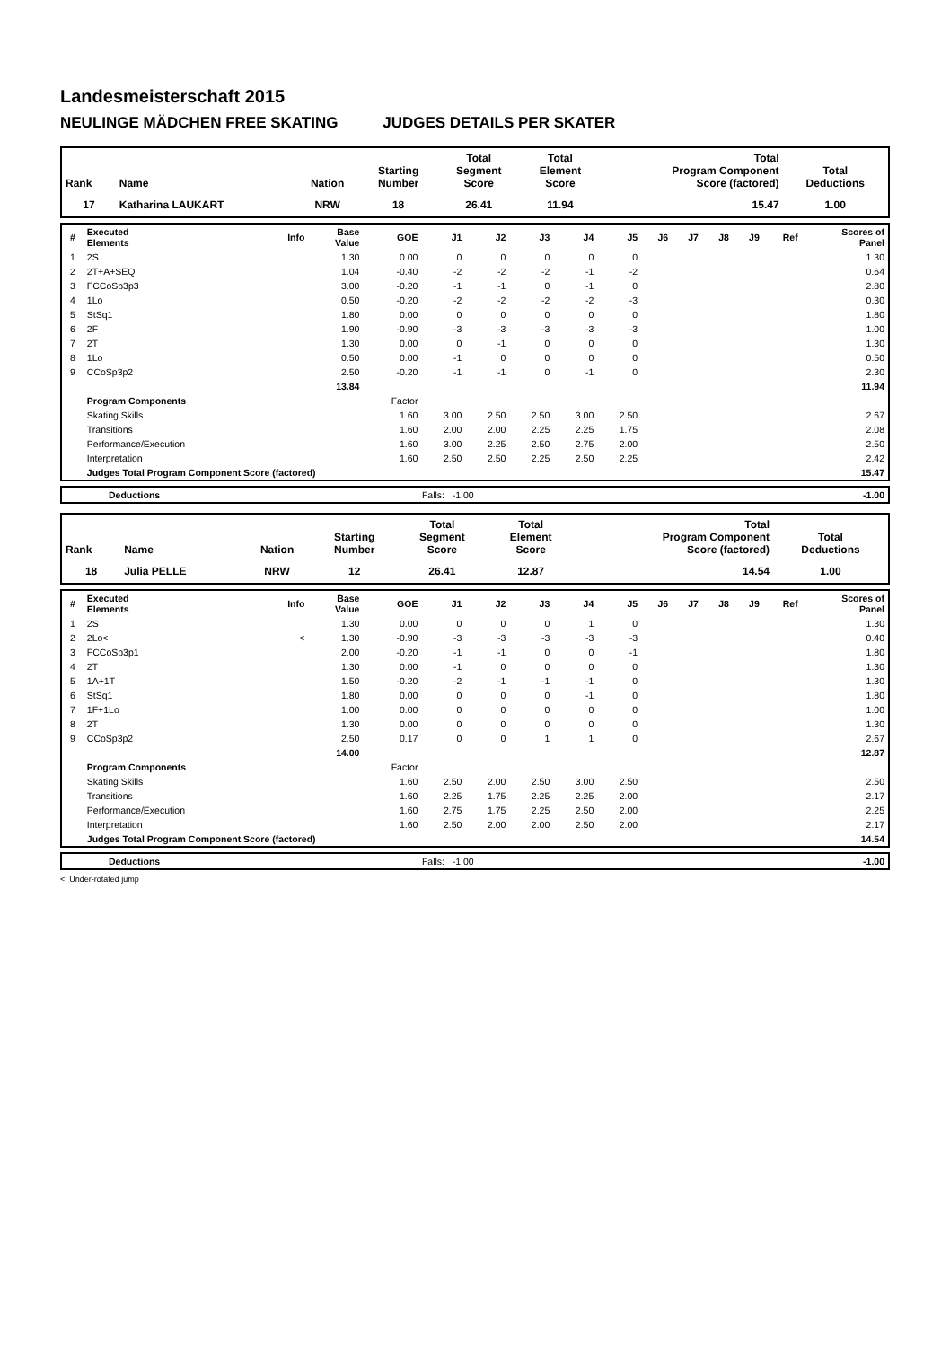Landesmeisterschaft 2015
NEULINGE MÄDCHEN FREE SKATING JUDGES DETAILS PER SKATER
| Rank | Name | Nation | Starting Number | Total Segment Score | Total Element Score | Total Program Component Score (factored) | Total Deductions |
| --- | --- | --- | --- | --- | --- | --- | --- |
| 17 | Katharina LAUKART | NRW | 18 | 26.41 | 11.94 | 15.47 | 1.00 |
| # | Executed Elements | Info | Base Value | GOE | J1 | J2 | J3 | J4 | J5 | J6 | J7 | J8 | J9 | Ref | Scores of Panel |
| --- | --- | --- | --- | --- | --- | --- | --- | --- | --- | --- | --- | --- | --- | --- | --- |
| 1 | 2S | | 1.30 | 0.00 | 0 | 0 | 0 | 0 | 0 | | | | | | 1.30 |
| 2 | 2T+A+SEQ | | 1.04 | -0.40 | -2 | -2 | -2 | -1 | -2 | | | | | | 0.64 |
| 3 | FCCoSp3p3 | | 3.00 | -0.20 | -1 | -1 | 0 | -1 | 0 | | | | | | 2.80 |
| 4 | 1Lo | | 0.50 | -0.20 | -2 | -2 | -2 | -2 | -3 | | | | | | 0.30 |
| 5 | StSq1 | | 1.80 | 0.00 | 0 | 0 | 0 | 0 | 0 | | | | | | 1.80 |
| 6 | 2F | | 1.90 | -0.90 | -3 | -3 | -3 | -3 | -3 | | | | | | 1.00 |
| 7 | 2T | | 1.30 | 0.00 | 0 | -1 | 0 | 0 | 0 | | | | | | 1.30 |
| 8 | 1Lo | | 0.50 | 0.00 | -1 | 0 | 0 | 0 | 0 | | | | | | 0.50 |
| 9 | CCoSp3p2 | | 2.50 | -0.20 | -1 | -1 | 0 | -1 | 0 | | | | | | 2.30 |
| | | | 13.84 | | | | | | | | | | | | 11.94 |
| | Program Components | | | Factor | | | | | | | | | | | |
| | Skating Skills | | | 1.60 | 3.00 | 2.50 | 2.50 | 3.00 | 2.50 | | | | | | 2.67 |
| | Transitions | | | 1.60 | 2.00 | 2.00 | 2.25 | 2.25 | 1.75 | | | | | | 2.08 |
| | Performance/Execution | | | 1.60 | 3.00 | 2.25 | 2.50 | 2.75 | 2.00 | | | | | | 2.50 |
| | Interpretation | | | 1.60 | 2.50 | 2.50 | 2.25 | 2.50 | 2.25 | | | | | | 2.42 |
| | Judges Total Program Component Score (factored) | | | | | | | | | | | | | | 15.47 |
| | Deductions | Falls: -1.00 | -1.00 |
| Rank | Name | Nation | Starting Number | Total Segment Score | Total Element Score | Total Program Component Score (factored) | Total Deductions |
| --- | --- | --- | --- | --- | --- | --- | --- |
| 18 | Julia PELLE | NRW | 12 | 26.41 | 12.87 | 14.54 | 1.00 |
| # | Executed Elements | Info | Base Value | GOE | J1 | J2 | J3 | J4 | J5 | J6 | J7 | J8 | J9 | Ref | Scores of Panel |
| --- | --- | --- | --- | --- | --- | --- | --- | --- | --- | --- | --- | --- | --- | --- | --- |
| 1 | 2S | | 1.30 | 0.00 | 0 | 0 | 0 | 1 | 0 | | | | | | 1.30 |
| 2 | 2Lo< | < | 1.30 | -0.90 | -3 | -3 | -3 | -3 | -3 | | | | | | 0.40 |
| 3 | FCCoSp3p1 | | 2.00 | -0.20 | -1 | -1 | 0 | 0 | -1 | | | | | | 1.80 |
| 4 | 2T | | 1.30 | 0.00 | -1 | 0 | 0 | 0 | 0 | | | | | | 1.30 |
| 5 | 1A+1T | | 1.50 | -0.20 | -2 | -1 | -1 | -1 | 0 | | | | | | 1.30 |
| 6 | StSq1 | | 1.80 | 0.00 | 0 | 0 | 0 | -1 | 0 | | | | | | 1.80 |
| 7 | 1F+1Lo | | 1.00 | 0.00 | 0 | 0 | 0 | 0 | 0 | | | | | | 1.00 |
| 8 | 2T | | 1.30 | 0.00 | 0 | 0 | 0 | 0 | 0 | | | | | | 1.30 |
| 9 | CCoSp3p2 | | 2.50 | 0.17 | 0 | 0 | 1 | 1 | 0 | | | | | | 2.67 |
| | | | 14.00 | | | | | | | | | | | | 12.87 |
| | Program Components | | | Factor | | | | | | | | | | | |
| | Skating Skills | | | 1.60 | 2.50 | 2.00 | 2.50 | 3.00 | 2.50 | | | | | | 2.50 |
| | Transitions | | | 1.60 | 2.25 | 1.75 | 2.25 | 2.25 | 2.00 | | | | | | 2.17 |
| | Performance/Execution | | | 1.60 | 2.75 | 1.75 | 2.25 | 2.50 | 2.00 | | | | | | 2.25 |
| | Interpretation | | | 1.60 | 2.50 | 2.00 | 2.00 | 2.50 | 2.00 | | | | | | 2.17 |
| | Judges Total Program Component Score (factored) | | | | | | | | | | | | | | 14.54 |
| | Deductions | Falls: -1.00 | -1.00 |
< Under-rotated jump